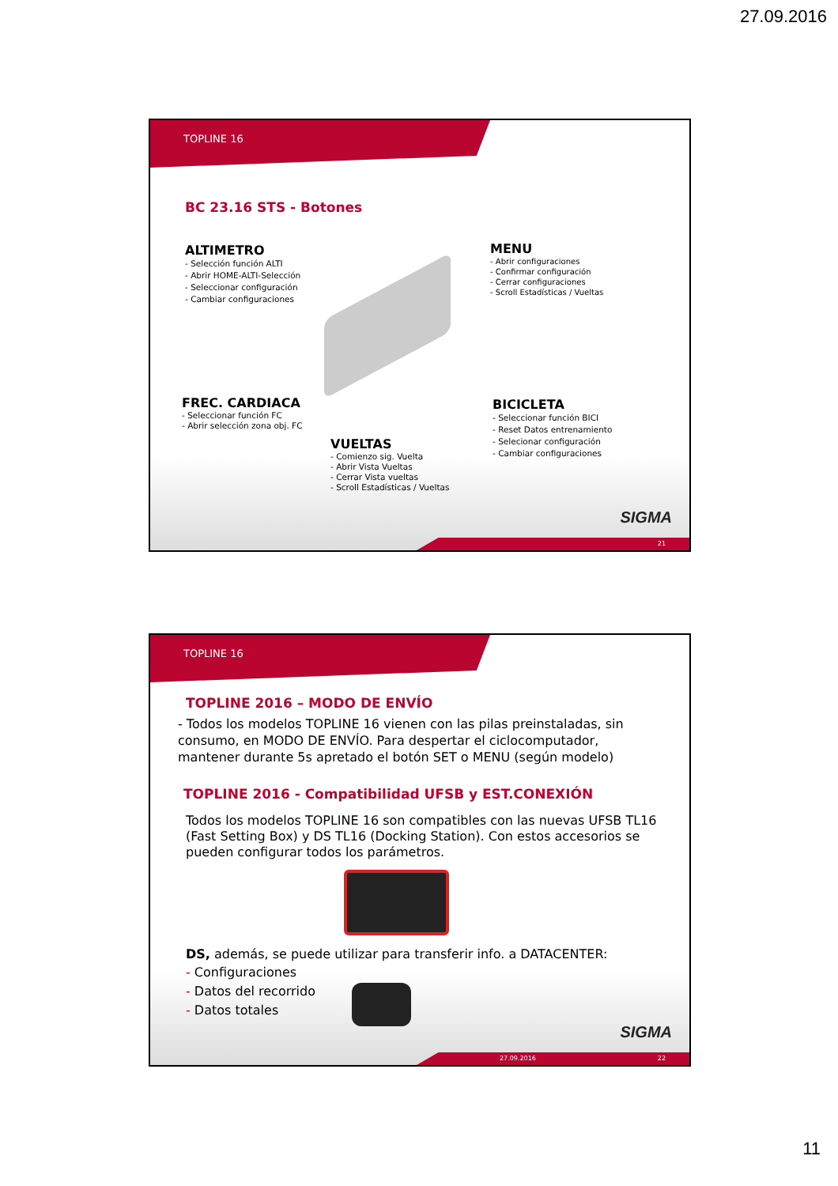27.09.2016
TOPLINE 16
BC 23.16 STS - Botones
ALTIMETRO
- Selección función ALTI
- Abrir HOME-ALTI-Selección
- Seleccionar configuración
- Cambiar configuraciones
MENU
- Abrir configuraciones
- Confirmar configuración
- Cerrar configuraciones
- Scroll Estadísticas / Vueltas
FREC. CARDIACA
- Seleccionar función FC
- Abrir selección zona obj. FC
BICICLETA
- Seleccionar función BICI
- Reset Datos entrenamiento
- Selecionar configuración
- Cambiar configuraciones
VUELTAS
- Comienzo sig. Vuelta
- Abrir Vista Vueltas
- Cerrar Vista vueltas
- Scroll Estadísticas / Vueltas
SIGMA
21
TOPLINE 16
TOPLINE 2016 – MODO DE ENVÍO
- Todos los modelos TOPLINE 16 vienen con las pilas preinstaladas, sin consumo, en MODO DE ENVÍO. Para despertar el ciclocomputador, mantener durante 5s apretado el botón SET o MENU (según modelo)
TOPLINE 2016 - Compatibilidad UFSB y EST.CONEXIÓN
Todos los modelos TOPLINE 16 son compatibles con las nuevas UFSB TL16 (Fast Setting Box) y DS TL16 (Docking Station). Con estos accesorios se pueden configurar todos los parámetros.
DS, además, se puede utilizar para transferir info. a DATACENTER:
- Configuraciones
- Datos del recorrido
- Datos totales
SIGMA
27.09.2016 22
11